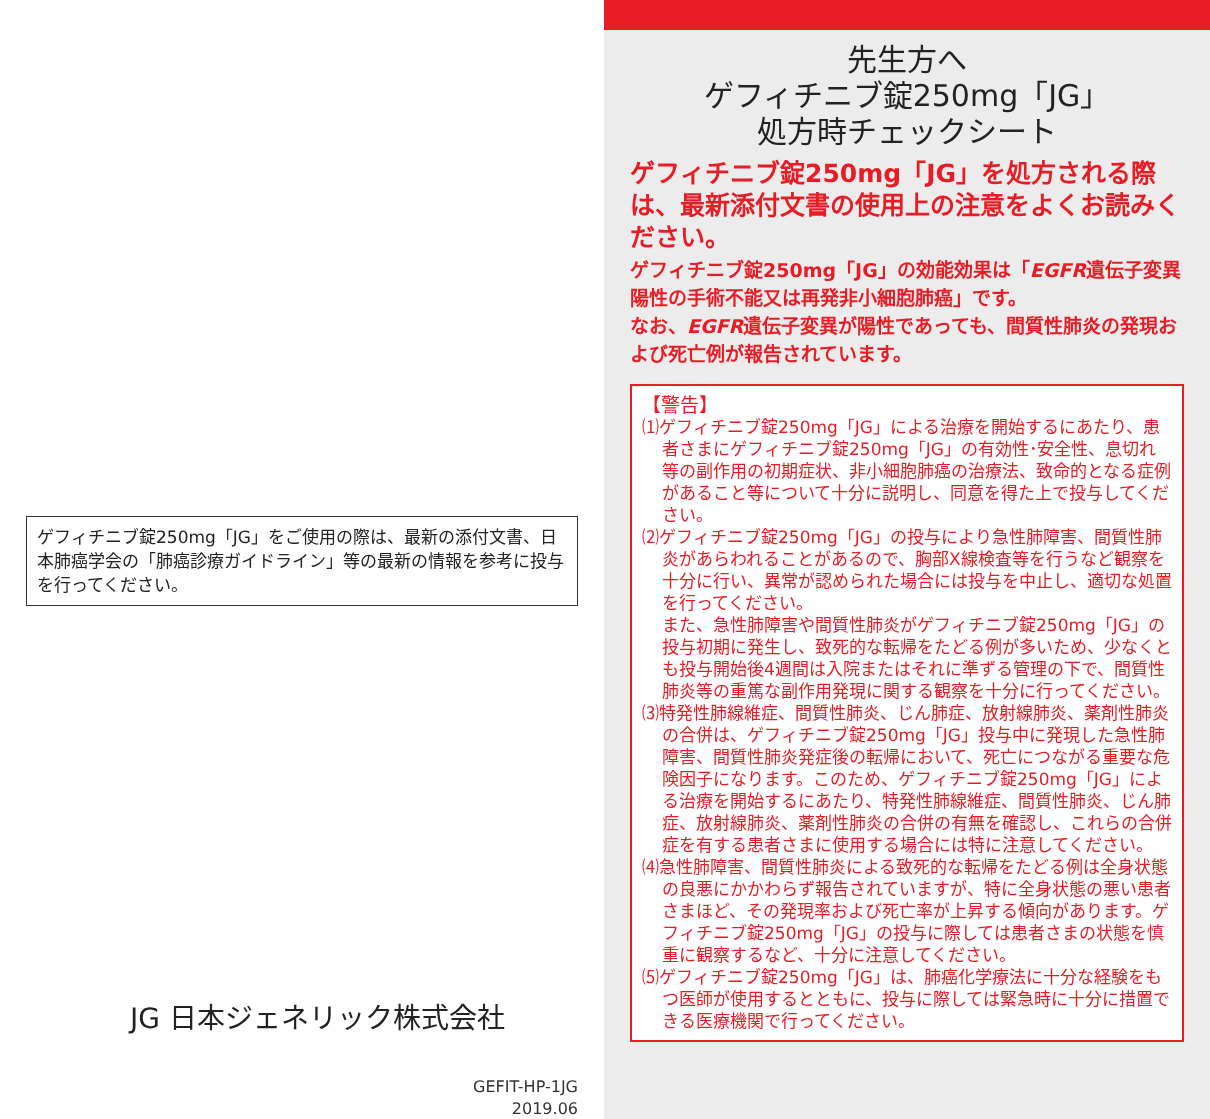ゲフィチニブ錠250mg「JG」をご使用の際は、最新の添付文書、日本肺癌学会の「肺癌診療ガイドライン」等の最新の情報を参考に投与を行ってください。
JG 日本ジェネリック株式会社
GEFIT-HP-1JG
2019.06
先生方へ
ゲフィチニブ錠250mg「JG」
処方時チェックシート
ゲフィチニブ錠250mg「JG」を処方される際は、最新添付文書の使用上の注意をよくお読みください。
ゲフィチニブ錠250mg「JG」の効能効果は「EGFR遺伝子変異陽性の手術不能又は再発非小細胞肺癌」です。
なお、EGFR遺伝子変異が陽性であっても、間質性肺炎の発現および死亡例が報告されています。
【警告】
⑴ゲフィチニブ錠250mg「JG」による治療を開始するにあたり、患者さまにゲフィチニブ錠250mg「JG」の有効性･安全性、息切れ等の副作用の初期症状、非小細胞肺癌の治療法、致命的となる症例があること等について十分に説明し、同意を得た上で投与してください。
⑵ゲフィチニブ錠250mg「JG」の投与により急性肺障害、間質性肺炎があらわれることがあるので、胸部X線検査等を行うなど観察を十分に行い、異常が認められた場合には投与を中止し、適切な処置を行ってください。
また、急性肺障害や間質性肺炎がゲフィチニブ錠250mg「JG」の投与初期に発生し、致死的な転帰をたどる例が多いため、少なくとも投与開始後4週間は入院またはそれに準ずる管理の下で、間質性肺炎等の重篤な副作用発現に関する観察を十分に行ってください。
⑶特発性肺線維症、間質性肺炎、じん肺症、放射線肺炎、薬剤性肺炎の合併は、ゲフィチニブ錠250mg「JG」投与中に発現した急性肺障害、間質性肺炎発症後の転帰において、死亡につながる重要な危険因子になります。このため、ゲフィチニブ錠250mg「JG」による治療を開始するにあたり、特発性肺線維症、間質性肺炎、じん肺症、放射線肺炎、薬剤性肺炎の合併の有無を確認し、これらの合併症を有する患者さまに使用する場合には特に注意してください。
⑷急性肺障害、間質性肺炎による致死的な転帰をたどる例は全身状態の良悪にかかわらず報告されていますが、特に全身状態の悪い患者さまほど、その発現率および死亡率が上昇する傾向があります。ゲフィチニブ錠250mg「JG」の投与に際しては患者さまの状態を慎重に観察するなど、十分に注意してください。
⑸ゲフィチニブ錠250mg「JG」は、肺癌化学療法に十分な経験をもつ医師が使用するとともに、投与に際しては緊急時に十分に措置できる医療機関で行ってください。